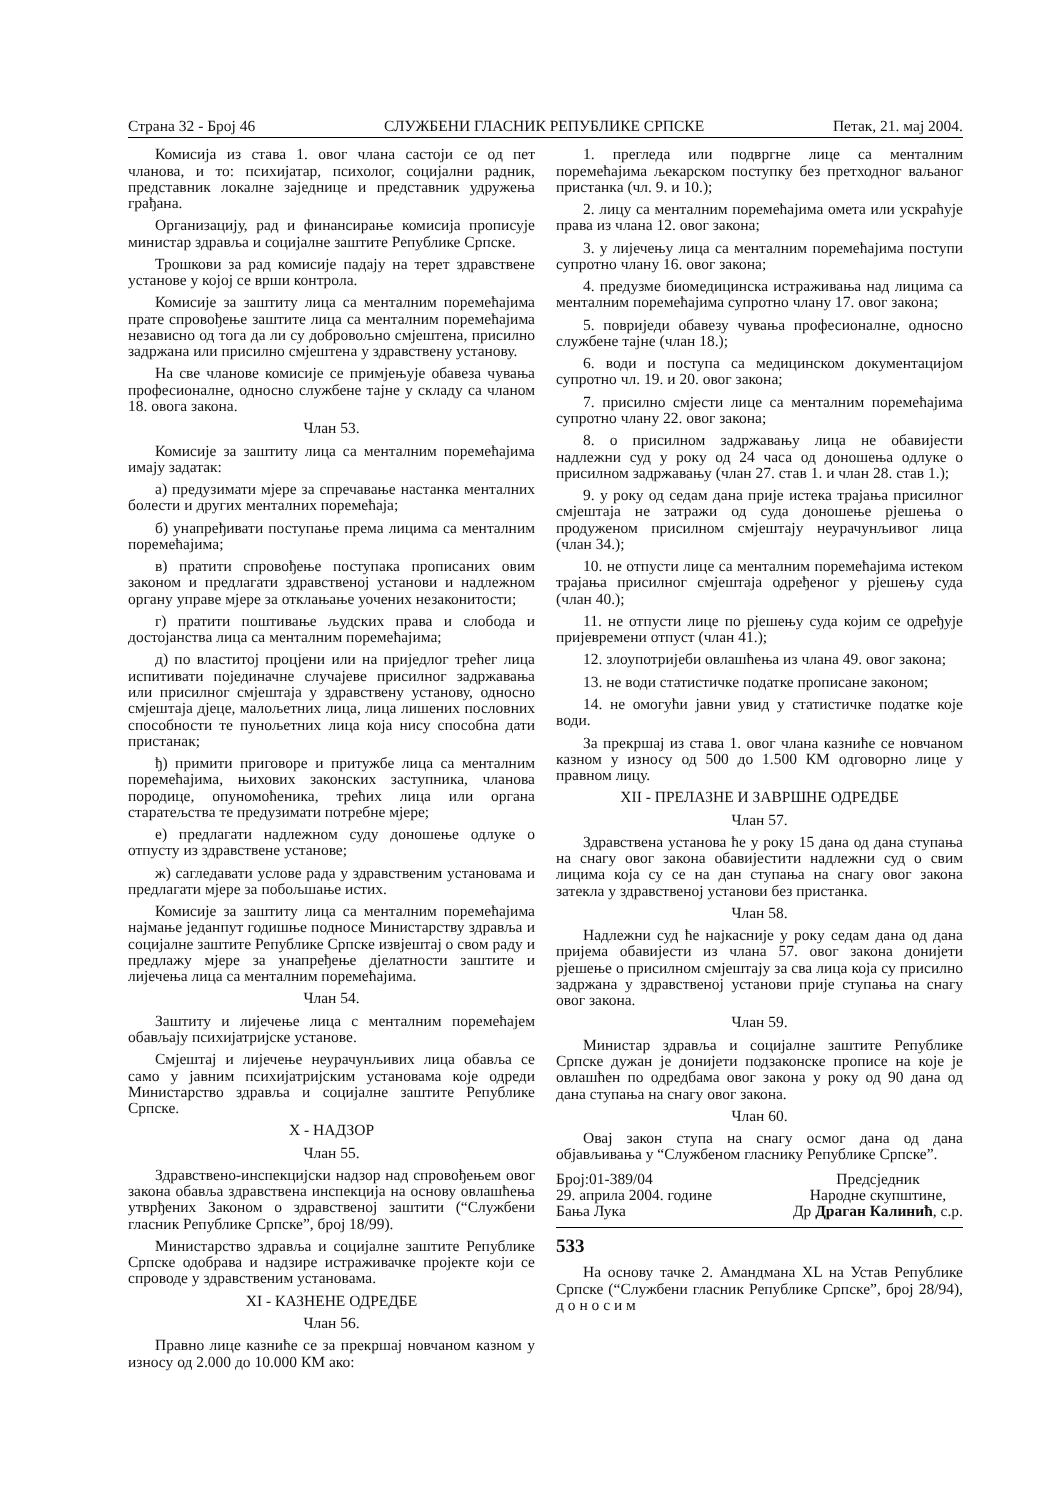Страна 32 - Број 46 СЛУЖБЕНИ ГЛАСНИК РЕПУБЛИКЕ СРПСКЕ Петак, 21. мај 2004.
Комисија из става 1. овог члана састоји се од пет чланова, и то: психијатар, психолог, социјални радник, представник локалне заједнице и представник удружења грађана.
Организацију, рад и финансирање комисија прописује министар здравља и социјалне заштите Републике Српске.
Трошкови за рад комисије падају на терет здравствене установе у којој се врши контрола.
Комисије за заштиту лица са менталним поремећајима прате спровођење заштите лица са менталним поремећајима независно од тога да ли су добровољно смјештена, присилно задржана или присилно смјештена у здравствену установу.
На све чланове комисије се примјењује обавеза чувања професионалне, односно службене тајне у складу са чланом 18. овога закона.
Члан 53.
Комисије за заштиту лица са менталним поремећајима имају задатак:
а) предузимати мјере за спречавање настанка менталних болести и других менталних поремећаја;
б) унапређивати поступање према лицима са менталним поремећајима;
в) пратити спровођење поступака прописаних овим законом и предлагати здравственој установи и надлежном органу управе мјере за отклањање уочених незаконитости;
г) пратити поштивање људских права и слобода и достојанства лица са менталним поремећајима;
д) по властитој процјени или на приједлог трећег лица испитивати појединачне случајеве присилног задржавања или присилног смјештаја у здравствену установу, односно смјештаја дјеце, малољетних лица, лица лишених пословних способности те пунољетних лица која нису способна дати пристанак;
ђ) примити приговоре и притужбе лица са менталним поремећајима, њихових законских заступника, чланова породице, опуномоћеника, трећих лица или органа старатељства те предузимати потребне мјере;
е) предлагати надлежном суду доношење одлуке о отпусту из здравствене установе;
ж) сагледавати услове рада у здравственим установама и предлагати мјере за побољшање истих.
Комисије за заштиту лица са менталним поремећајима најмање једанпут годишње подносе Министарству здравља и социјалне заштите Републике Српске извјештај о свом раду и предлажу мјере за унапређење дјелатности заштите и лијечења лица са менталним поремећајима.
Члан 54.
Заштиту и лијечење лица с менталним поремећајем обављају психијатријске установе.
Смјештај и лијечење неурачунљивих лица обавља се само у јавним психијатријским установама које одреди Министарство здравља и социјалне заштите Републике Српске.
X - НАДЗОР
Члан 55.
Здравствено-инспекцијски надзор над спровођењем овог закона обавља здравствена инспекција на основу овлашћења утврђених Законом о здравственој заштити (“Службени гласник Републике Српске”, број 18/99).
Министарство здравља и социјалне заштите Републике Српске одобрава и надзире истраживачке пројекте који се спроводе у здравственим установама.
XI - КАЗНЕНЕ ОДРЕДБЕ
Члан 56.
Правно лице казниће се за прекршај новчаном казном у износу од 2.000 до 10.000 КМ ако:
1. прегледа или подвргне лице са менталним поремећајима љекарском поступку без претходног ваљаног пристанка (чл. 9. и 10.);
2. лицу са менталним поремећајима омета или ускраћује права из члана 12. овог закона;
3. у лијечењу лица са менталним поремећајима поступи супротно члану 16. овог закона;
4. предузме биомедицинска истраживања над лицима са менталним поремећајима супротно члану 17. овог закона;
5. повриједи обавезу чувања професионалне, односно службене тајне (члан 18.);
6. води и поступа са медицинском документацијом супротно чл. 19. и 20. овог закона;
7. присилно смјести лице са менталним поремећајима супротно члану 22. овог закона;
8. о присилном задржавању лица не обавијести надлежни суд у року од 24 часа од доношења одлуке о присилном задржавању (члан 27. став 1. и члан 28. став 1.);
9. у року од седам дана прије истека трајања присилног смјештаја не затражи од суда доношење рјешења о продуженом присилном смјештају неурачунљивог лица (члан 34.);
10. не отпусти лице са менталним поремећајима истеком трајања присилног смјештаја одређеног у рјешењу суда (члан 40.);
11. не отпусти лице по рјешењу суда којим се одређује пријевремени отпуст (члан 41.);
12. злоупотријеби овлашћења из члана 49. овог закона;
13. не води статистичке податке прописане законом;
14. не омогући јавни увид у статистичке податке које води.
За прекршај из става 1. овог члана казниће се новчаном казном у износу од 500 до 1.500 КМ одговорно лице у правном лицу.
XII - ПРЕЛАЗНЕ И ЗАВРШНЕ ОДРЕДБЕ
Члан 57.
Здравствена установа ће у року 15 дана од дана ступања на снагу овог закона обавијестити надлежни суд о свим лицима која су се на дан ступања на снагу овог закона затекла у здравственој установи без пристанка.
Члан 58.
Надлежни суд ће најкасније у року седам дана од дана пријема обавијести из члана 57. овог закона донијети рјешење о присилном смјештају за сва лица која су присилно задржана у здравственој установи прије ступања на снагу овог закона.
Члан 59.
Министар здравља и социјалне заштите Републике Српске дужан је донијети подзаконске прописе на које је овлашћен по одредбама овог закона у року од 90 дана од дана ступања на снагу овог закона.
Члан 60.
Овај закон ступа на снагу осмог дана од дана објављивања у “Службеном гласнику Републике Српске”.
Број:01-389/04
29. априла 2004. године
Бања Лука
Предсједник
Народне скупштине,
Др Драган Калинић, с.р.
533
На основу тачке 2. Амандмана XL на Устав Републике Српске (“Службени гласник Републике Српске”, број 28/94), д о н о с и м